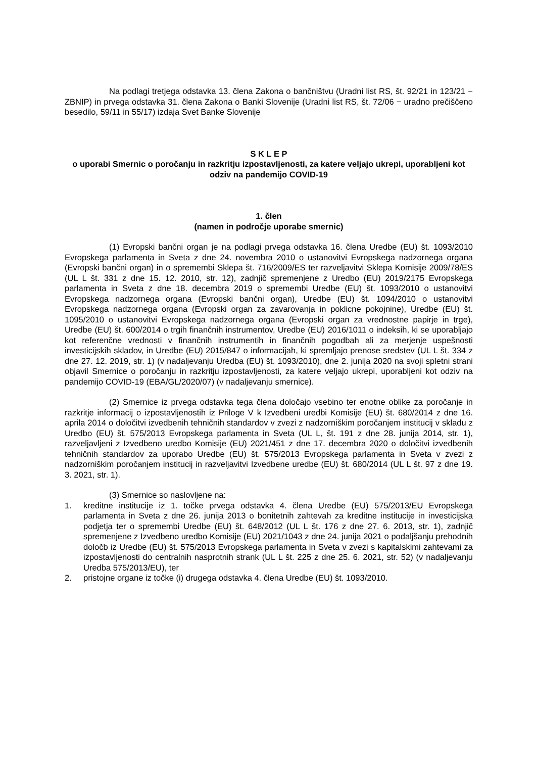Na podlagi tretjega odstavka 13. člena Zakona o bančništvu (Uradni list RS, št. 92/21 in 123/21 − ZBNIP) in prvega odstavka 31. člena Zakona o Banki Slovenije (Uradni list RS, št. 72/06 − uradno prečiščeno besedilo, 59/11 in 55/17) izdaja Svet Banke Slovenije
S K L E P
o uporabi Smernic o poročanju in razkritju izpostavljenosti, za katere veljajo ukrepi, uporabljeni kot odziv na pandemijo COVID-19
1. člen
(namen in področje uporabe smernic)
(1) Evropski bančni organ je na podlagi prvega odstavka 16. člena Uredbe (EU) št. 1093/2010 Evropskega parlamenta in Sveta z dne 24. novembra 2010 o ustanovitvi Evropskega nadzornega organa (Evropski bančni organ) in o spremembi Sklepa št. 716/2009/ES ter razveljavitvi Sklepa Komisije 2009/78/ES (UL L št. 331 z dne 15. 12. 2010, str. 12), zadnjič spremenjene z Uredbo (EU) 2019/2175 Evropskega parlamenta in Sveta z dne 18. decembra 2019 o spremembi Uredbe (EU) št. 1093/2010 o ustanovitvi Evropskega nadzornega organa (Evropski bančni organ), Uredbe (EU) št. 1094/2010 o ustanovitvi Evropskega nadzornega organa (Evropski organ za zavarovanja in poklicne pokojnine), Uredbe (EU) št. 1095/2010 o ustanovitvi Evropskega nadzornega organa (Evropski organ za vrednostne papirje in trge), Uredbe (EU) št. 600/2014 o trgih finančnih instrumentov, Uredbe (EU) 2016/1011 o indeksih, ki se uporabljajo kot referenčne vrednosti v finančnih instrumentih in finančnih pogodbah ali za merjenje uspešnosti investicijskih skladov, in Uredbe (EU) 2015/847 o informacijah, ki spremljajo prenose sredstev (UL L št. 334 z dne 27. 12. 2019, str. 1) (v nadaljevanju Uredba (EU) št. 1093/2010), dne 2. junija 2020 na svoji spletni strani objavil Smernice o poročanju in razkritju izpostavljenosti, za katere veljajo ukrepi, uporabljeni kot odziv na pandemijo COVID-19 (EBA/GL/2020/07) (v nadaljevanju smernice).
(2) Smernice iz prvega odstavka tega člena določajo vsebino ter enotne oblike za poročanje in razkritje informacij o izpostavljenostih iz Priloge V k Izvedbeni uredbi Komisije (EU) št. 680/2014 z dne 16. aprila 2014 o določitvi izvedbenih tehničnih standardov v zvezi z nadzorniškim poročanjem institucij v skladu z Uredbo (EU) št. 575/2013 Evropskega parlamenta in Sveta (UL L, št. 191 z dne 28. junija 2014, str. 1), razveljavljeni z Izvedbeno uredbo Komisije (EU) 2021/451 z dne 17. decembra 2020 o določitvi izvedbenih tehničnih standardov za uporabo Uredbe (EU) št. 575/2013 Evropskega parlamenta in Sveta v zvezi z nadzorniškim poročanjem institucij in razveljavitvi Izvedbene uredbe (EU) št. 680/2014 (UL L št. 97 z dne 19. 3. 2021, str. 1).
(3) Smernice so naslovljene na:
1. kreditne institucije iz 1. točke prvega odstavka 4. člena Uredbe (EU) 575/2013/EU Evropskega parlamenta in Sveta z dne 26. junija 2013 o bonitetnih zahtevah za kreditne institucije in investicijska podjetja ter o spremembi Uredbe (EU) št. 648/2012 (UL L št. 176 z dne 27. 6. 2013, str. 1), zadnjič spremenjene z Izvedbeno uredbo Komisije (EU) 2021/1043 z dne 24. junija 2021 o podaljšanju prehodnih določb iz Uredbe (EU) št. 575/2013 Evropskega parlamenta in Sveta v zvezi s kapitalskimi zahtevami za izpostavljenosti do centralnih nasprotnih strank (UL L št. 225 z dne 25. 6. 2021, str. 52) (v nadaljevanju Uredba 575/2013/EU), ter
2. pristojne organe iz točke (i) drugega odstavka 4. člena Uredbe (EU) št. 1093/2010.